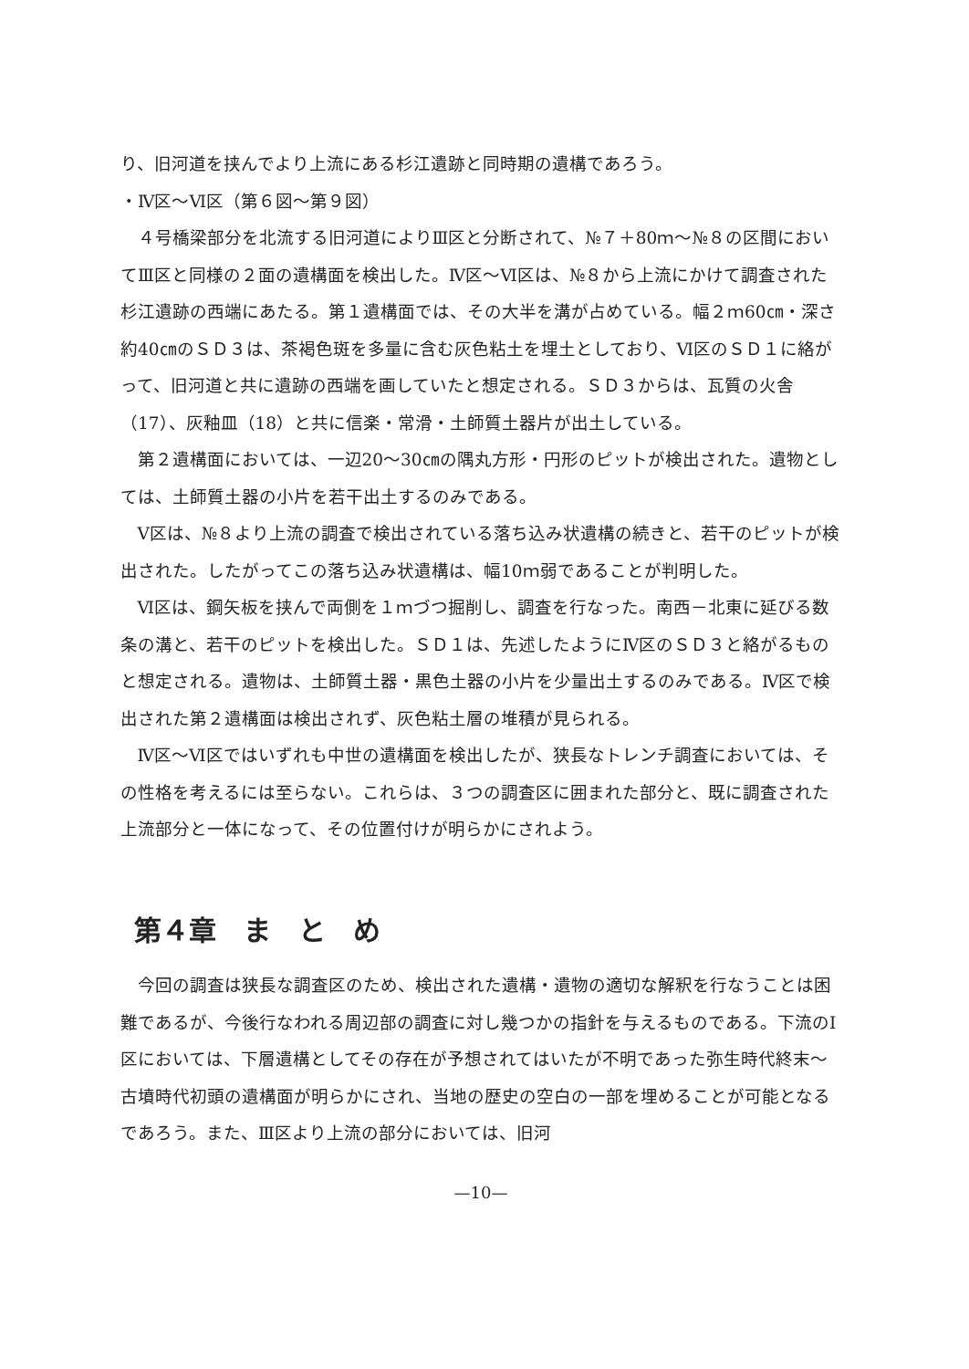り、旧河道を挟んでより上流にある杉江遺跡と同時期の遺構であろう。
・Ⅳ区～Ⅵ区（第６図～第９図）
４号橋梁部分を北流する旧河道によりⅢ区と分断されて、№７＋80ｍ～№８の区間においてⅢ区と同様の２面の遺構面を検出した。Ⅳ区～Ⅵ区は、№８から上流にかけて調査された杉江遺跡の西端にあたる。第１遺構面では、その大半を溝が占めている。幅２ｍ60㎝・深さ約40㎝のＳＤ３は、茶褐色斑を多量に含む灰色粘土を埋土としており、Ⅵ区のＳＤ１に絡がって、旧河道と共に遺跡の西端を画していたと想定される。ＳＤ３からは、瓦質の火舎（17）、灰釉皿（18）と共に信楽・常滑・土師質土器片が出土している。
第２遺構面においては、一辺20～30㎝の隅丸方形・円形のピットが検出された。遺物としては、土師質土器の小片を若干出土するのみである。
Ⅴ区は、№８より上流の調査で検出されている落ち込み状遺構の続きと、若干のピットが検出された。したがってこの落ち込み状遺構は、幅10ｍ弱であることが判明した。
Ⅵ区は、鋼矢板を挟んで両側を１ｍづつ掘削し、調査を行なった。南西－北東に延びる数条の溝と、若干のピットを検出した。ＳＤ１は、先述したようにⅣ区のＳＤ３と絡がるものと想定される。遺物は、土師質土器・黒色土器の小片を少量出土するのみである。Ⅳ区で検出された第２遺構面は検出されず、灰色粘土層の堆積が見られる。
Ⅳ区～Ⅵ区ではいずれも中世の遺構面を検出したが、狭長なトレンチ調査においては、その性格を考えるには至らない。これらは、３つの調査区に囲まれた部分と、既に調査された上流部分と一体になって、その位置付けが明らかにされよう。
第４章　ま　と　め
今回の調査は狭長な調査区のため、検出された遺構・遺物の適切な解釈を行なうことは困難であるが、今後行なわれる周辺部の調査に対し幾つかの指針を与えるものである。下流のⅠ区においては、下層遺構としてその存在が予想されてはいたが不明であった弥生時代終末～古墳時代初頭の遺構面が明らかにされ、当地の歴史の空白の一部を埋めることが可能となるであろう。また、Ⅲ区より上流の部分においては、旧河
—10—